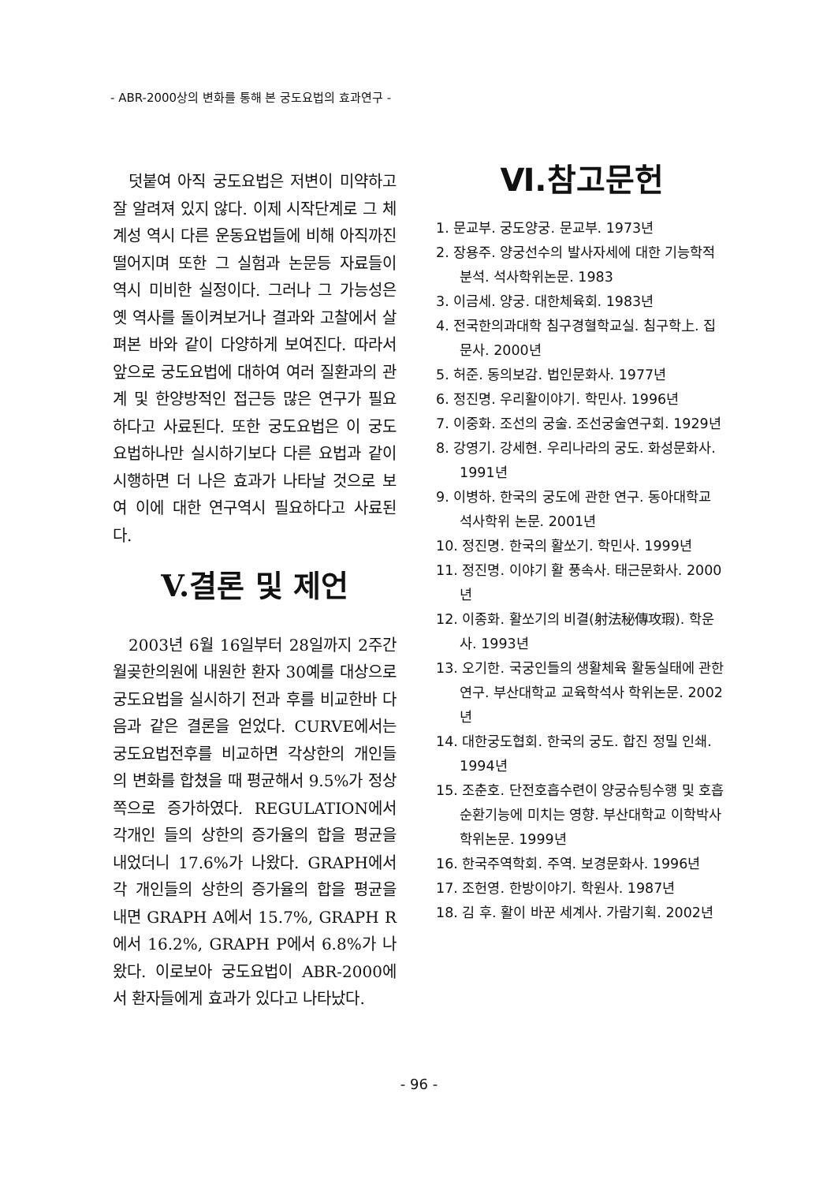- ABR-2000상의 변화를 통해 본 궁도요법의 효과연구 -
덧붙여 아직 궁도요법은 저변이 미약하고 잘 알려져 있지 않다. 이제 시작단계로 그 체계성 역시 다른 운동요법들에 비해 아직까진 떨어지며 또한 그 실험과 논문등 자료들이 역시 미비한 실정이다. 그러나 그 가능성은 옛 역사를 돌이켜보거나 결과와 고찰에서 살펴본 바와 같이 다양하게 보여진다. 따라서 앞으로 궁도요법에 대하여 여러 질환과의 관계 및 한양방적인 접근등 많은 연구가 필요하다고 사료된다. 또한 궁도요법은 이 궁도요법하나만 실시하기보다 다른 요법과 같이 시행하면 더 나은 효과가 나타날 것으로 보여 이에 대한 연구역시 필요하다고 사료된다.
V.결론 및 제언
2003년 6월 16일부터 28일까지 2주간 월곶한의원에 내원한 환자 30예를 대상으로 궁도요법을 실시하기 전과 후를 비교한바 다음과 같은 결론을 얻었다. CURVE에서는 궁도요법전후를 비교하면 각상한의 개인들의 변화를 합쳤을 때 평균해서 9.5%가 정상 쪽으로 증가하였다. REGULATION에서 각개인 들의 상한의 증가율의 합을 평균을 내었더니 17.6%가 나왔다. GRAPH에서 각 개인들의 상한의 증가율의 합을 평균을 내면 GRAPH A에서 15.7%, GRAPH R에서 16.2%, GRAPH P에서 6.8%가 나왔다. 이로보아 궁도요법이 ABR-2000에서 환자들에게 효과가 있다고 나타났다.
Ⅵ.참고문헌
1. 문교부. 궁도양궁. 문교부. 1973년
2. 장용주. 양궁선수의 발사자세에 대한 기능학적 분석. 석사학위논문. 1983
3. 이금세. 양궁. 대한체육회. 1983년
4. 전국한의과대학 침구경혈학교실. 침구학上. 집문사. 2000년
5. 허준. 동의보감. 법인문화사. 1977년
6. 정진명. 우리활이야기. 학민사. 1996년
7. 이중화. 조선의 궁술. 조선궁술연구회. 1929년
8. 강영기. 강세현. 우리나라의 궁도. 화성문화사. 1991년
9. 이병하. 한국의 궁도에 관한 연구. 동아대학교 석사학위 논문. 2001년
10. 정진명. 한국의 활쏘기. 학민사. 1999년
11. 정진명. 이야기 활 풍속사. 태근문화사. 2000년
12. 이종화. 활쏘기의 비결(射法秘傳攻瑕). 학운사. 1993년
13. 오기한. 국궁인들의 생활체육 활동실태에 관한 연구. 부산대학교 교육학석사 학위논문. 2002년
14. 대한궁도협회. 한국의 궁도. 합진 정밀 인쇄. 1994년
15. 조춘호. 단전호흡수련이 양궁슈팅수행 및 호흡순환기능에 미치는 영향. 부산대학교 이학박사학위논문. 1999년
16. 한국주역학회. 주역. 보경문화사. 1996년
17. 조헌영. 한방이야기. 학원사. 1987년
18. 김 후. 활이 바꾼 세계사. 가람기획. 2002년
- 96 -